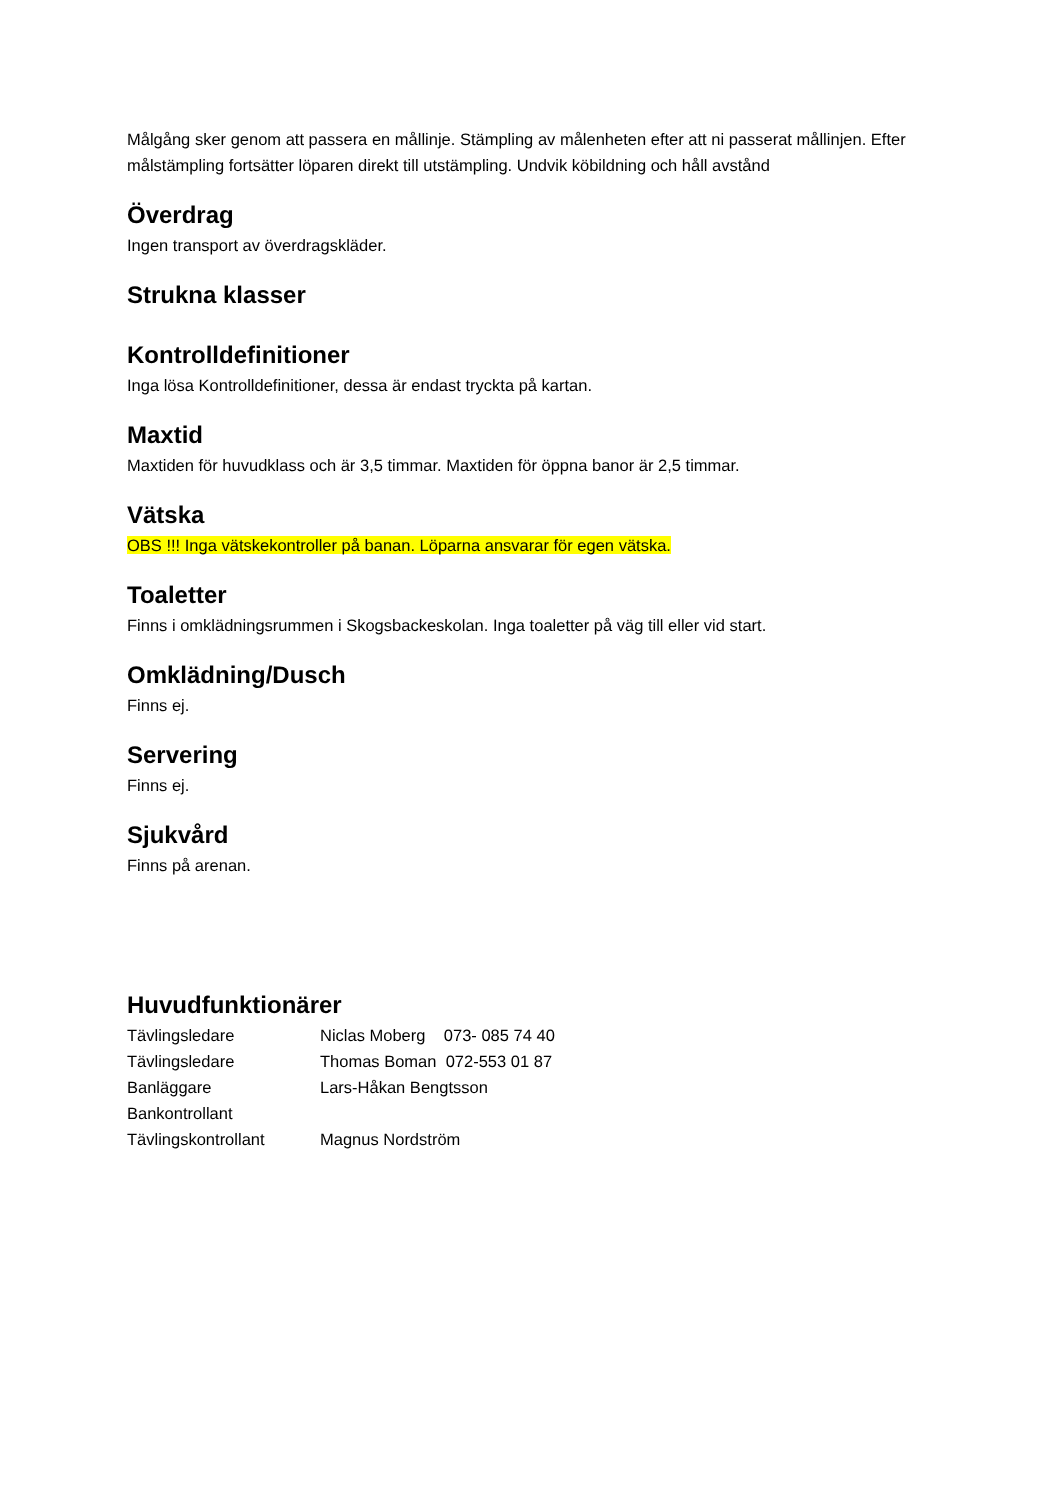Målgång sker genom att passera en mållinje. Stämpling av målenheten efter att ni passerat mållinjen. Efter målstämpling fortsätter löparen direkt till utstämpling. Undvik köbildning och håll avstånd
Överdrag
Ingen transport av överdragskläder.
Strukna klasser
Kontrolldefinitioner
Inga lösa Kontrolldefinitioner, dessa är endast tryckta på kartan.
Maxtid
Maxtiden för huvudklass och är 3,5 timmar. Maxtiden för öppna banor är 2,5 timmar.
Vätska
OBS !!! Inga vätskekontroller på banan. Löparna ansvarar för egen vätska.
Toaletter
Finns i omklädningsrummen i Skogsbackeskolan. Inga toaletter på väg till eller vid start.
Omklädning/Dusch
Finns ej.
Servering
Finns ej.
Sjukvård
Finns på arenan.
Huvudfunktionärer
Tävlingsledare Niclas Moberg 073- 085 74 40
Tävlingsledare Thomas Boman 072-553 01 87
Banläggare Lars-Håkan Bengtsson
Bankontrollant
Tävlingskontrollant Magnus Nordström